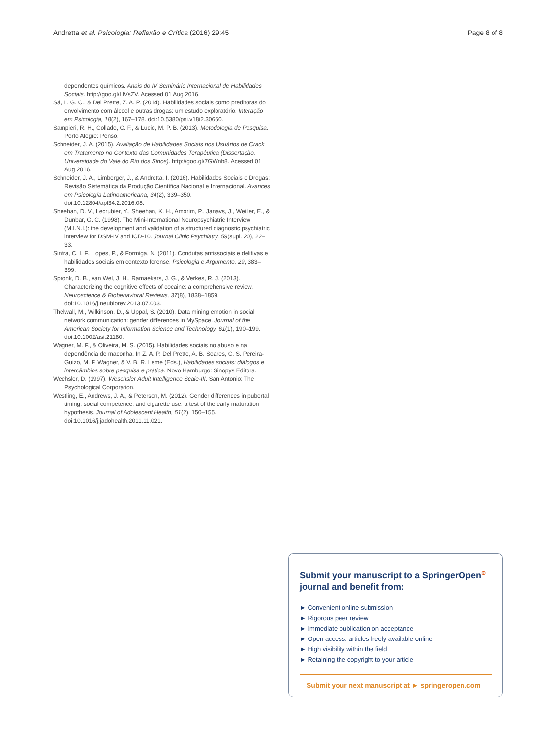Andretta et al. Psicologia: Reflexão e Crítica (2016) 29:45 Page 8 of 8
dependentes químicos. Anais do IV Seminário Internacional de Habilidades Sociais. http://goo.gl/LlVsZV. Acessed 01 Aug 2016.
Sá, L. G. C., & Del Prette, Z. A. P. (2014). Habilidades sociais como preditoras do envolvimento com álcool e outras drogas: um estudo exploratório. Interação em Psicologia, 18(2), 167–178. doi:10.5380/psi.v18i2.30660.
Sampieri, R. H., Collado, C. F., & Lucio, M. P. B. (2013). Metodologia de Pesquisa. Porto Alegre: Penso.
Schneider, J. A. (2015). Avaliação de Habilidades Sociais nos Usuários de Crack em Tratamento no Contexto das Comunidades Terapêutica (Dissertação, Universidade do Vale do Rio dos Sinos). http://goo.gl/7GWnb8. Acessed 01 Aug 2016.
Schneider, J. A., Limberger, J., & Andretta, I. (2016). Habilidades Sociais e Drogas: Revisão Sistemática da Produção Científica Nacional e Internacional. Avances em Psicología Latinoamericana, 34(2), 339–350. doi:10.12804/apl34.2.2016.08.
Sheehan, D. V., Lecrubier, Y., Sheehan, K. H., Amorim, P., Janavs, J., Weiller, E., & Dunbar, G. C. (1998). The Mini-International Neuropsychiatric Interview (M.I.N.I.): the development and validation of a structured diagnostic psychiatric interview for DSM-IV and ICD-10. Journal Clinic Psychiatry, 59(supl. 20), 22–33.
Sintra, C. I. F., Lopes, P., & Formiga, N. (2011). Condutas antissociais e delitivas e habilidades sociais em contexto forense. Psicologia e Argumento, 29, 383–399.
Spronk, D. B., van Wel, J. H., Ramaekers, J. G., & Verkes, R. J. (2013). Characterizing the cognitive effects of cocaine: a comprehensive review. Neuroscience & Biobehavioral Reviews, 37(8), 1838–1859. doi:10.1016/j.neubiorev.2013.07.003.
Thelwall, M., Wilkinson, D., & Uppal, S. (2010). Data mining emotion in social network communication: gender differences in MySpace. Journal of the American Society for Information Science and Technology, 61(1), 190–199. doi:10.1002/asi.21180.
Wagner, M. F., & Oliveira, M. S. (2015). Habilidades sociais no abuso e na dependência de maconha. In Z. A. P. Del Prette, A. B. Soares, C. S. Pereira-Guizo, M. F. Wagner, & V. B. R. Leme (Eds.), Habilidades sociais: diálogos e intercâmbios sobre pesquisa e prática. Novo Hamburgo: Sinopys Editora.
Wechsler, D. (1997). Weschsler Adult Intelligence Scale-III. San Antonio: The Psychological Corporation.
Westling, E., Andrews, J. A., & Peterson, M. (2012). Gender differences in pubertal timing, social competence, and cigarette use: a test of the early maturation hypothesis. Journal of Adolescent Health, 51(2), 150–155. doi:10.1016/j.jadohealth.2011.11.021.
Submit your manuscript to a SpringerOpen<sup>⊙</sup> journal and benefit from:
► Convenient online submission
► Rigorous peer review
► Immediate publication on acceptance
► Open access: articles freely available online
► High visibility within the field
► Retaining the copyright to your article
Submit your next manuscript at ► springeropen.com